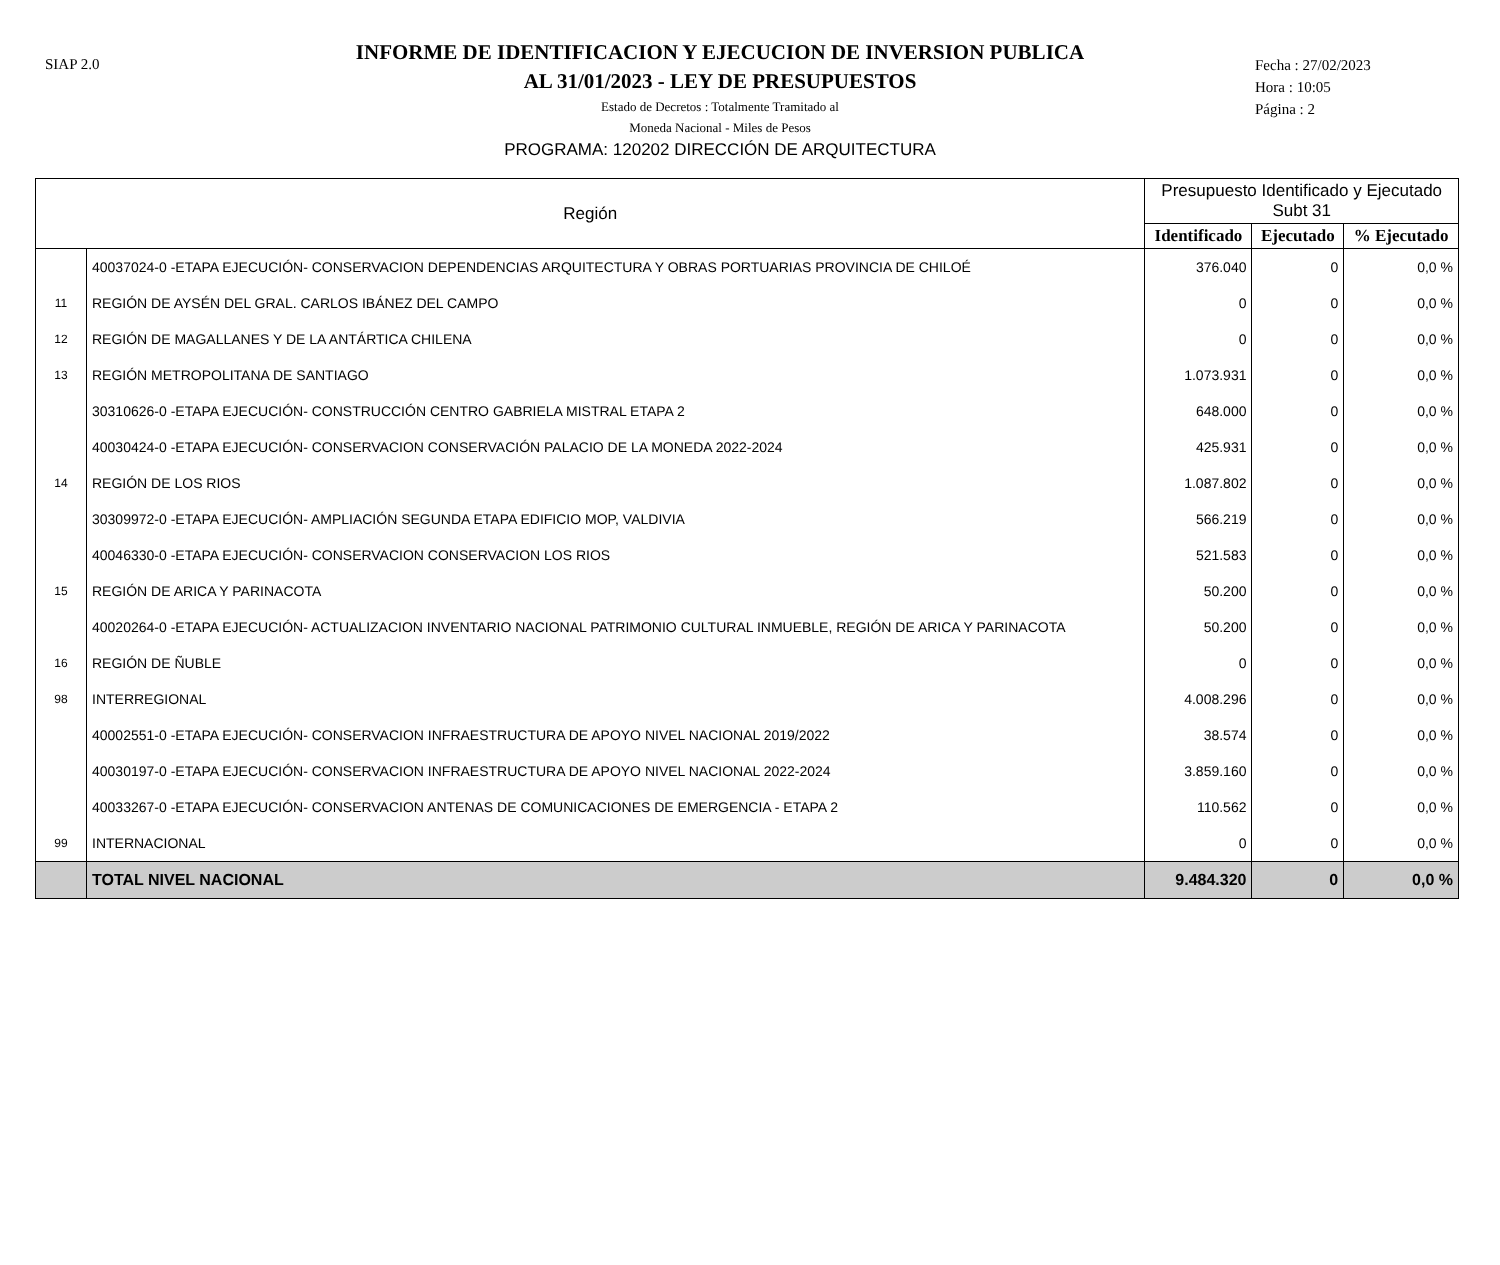SIAP 2.0
INFORME DE IDENTIFICACION Y EJECUCION DE INVERSION PUBLICA
AL 31/01/2023 - LEY DE PRESUPUESTOS
Estado de Decretos : Totalmente Tramitado al
Moneda Nacional - Miles de Pesos
PROGRAMA: 120202 DIRECCIÓN DE ARQUITECTURA
Fecha : 27/02/2023
Hora : 10:05
Página : 2
| Región | | Presupuesto Identificado y Ejecutado Subt 31 | | |
| --- | --- | --- | --- | --- |
| | | Identificado | Ejecutado | % Ejecutado |
| | 40037024-0 -ETAPA EJECUCIÓN- CONSERVACION DEPENDENCIAS ARQUITECTURA Y OBRAS PORTUARIAS PROVINCIA DE CHILOÉ | 376.040 | 0 | 0,0 % |
| 11 | REGIÓN DE AYSÉN DEL GRAL. CARLOS IBÁNEZ DEL CAMPO | 0 | 0 | 0,0 % |
| 12 | REGIÓN DE MAGALLANES Y DE LA ANTÁRTICA CHILENA | 0 | 0 | 0,0 % |
| 13 | REGIÓN METROPOLITANA DE SANTIAGO | 1.073.931 | 0 | 0,0 % |
| | 30310626-0 -ETAPA EJECUCIÓN- CONSTRUCCIÓN CENTRO GABRIELA MISTRAL ETAPA 2 | 648.000 | 0 | 0,0 % |
| | 40030424-0 -ETAPA EJECUCIÓN- CONSERVACION CONSERVACIÓN PALACIO DE LA MONEDA 2022-2024 | 425.931 | 0 | 0,0 % |
| 14 | REGIÓN DE LOS RIOS | 1.087.802 | 0 | 0,0 % |
| | 30309972-0 -ETAPA EJECUCIÓN- AMPLIACIÓN SEGUNDA ETAPA EDIFICIO MOP, VALDIVIA | 566.219 | 0 | 0,0 % |
| | 40046330-0 -ETAPA EJECUCIÓN- CONSERVACION CONSERVACION LOS RIOS | 521.583 | 0 | 0,0 % |
| 15 | REGIÓN DE ARICA Y PARINACOTA | 50.200 | 0 | 0,0 % |
| | 40020264-0 -ETAPA EJECUCIÓN- ACTUALIZACION INVENTARIO NACIONAL PATRIMONIO CULTURAL INMUEBLE, REGIÓN DE ARICA Y PARINACOTA | 50.200 | 0 | 0,0 % |
| 16 | REGIÓN DE ÑUBLE | 0 | 0 | 0,0 % |
| 98 | INTERREGIONAL | 4.008.296 | 0 | 0,0 % |
| | 40002551-0 -ETAPA EJECUCIÓN- CONSERVACION INFRAESTRUCTURA DE APOYO NIVEL NACIONAL 2019/2022 | 38.574 | 0 | 0,0 % |
| | 40030197-0 -ETAPA EJECUCIÓN- CONSERVACION INFRAESTRUCTURA DE APOYO NIVEL NACIONAL 2022-2024 | 3.859.160 | 0 | 0,0 % |
| | 40033267-0 -ETAPA EJECUCIÓN- CONSERVACION ANTENAS DE COMUNICACIONES DE EMERGENCIA - ETAPA 2 | 110.562 | 0 | 0,0 % |
| 99 | INTERNACIONAL | 0 | 0 | 0,0 % |
| | TOTAL NIVEL NACIONAL | 9.484.320 | 0 | 0,0 % |